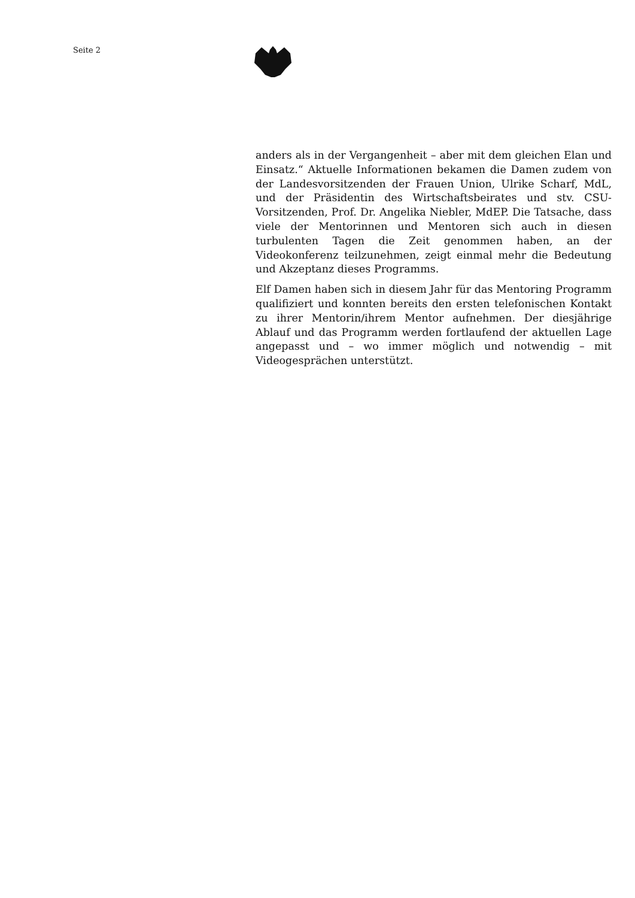Seite 2
anders als in der Vergangenheit – aber mit dem gleichen Elan und Einsatz.“ Aktuelle Informationen bekamen die Damen zudem von der Landesvorsitzenden der Frauen Union, Ulrike Scharf, MdL, und der Präsidentin des Wirtschaftsbeirates und stv. CSU-Vorsitzenden, Prof. Dr. Angelika Niebler, MdEP. Die Tatsache, dass viele der Mentorinnen und Mentoren sich auch in diesen turbulenten Tagen die Zeit genommen haben, an der Videokonferenz teilzunehmen, zeigt einmal mehr die Bedeutung und Akzeptanz dieses Programms.
Elf Damen haben sich in diesem Jahr für das Mentoring Programm qualifiziert und konnten bereits den ersten telefonischen Kontakt zu ihrer Mentorin/ihrem Mentor aufnehmen. Der diesjährige Ablauf und das Programm werden fortlaufend der aktuellen Lage angepasst und – wo immer möglich und notwendig – mit Videogesprächen unterstützt.